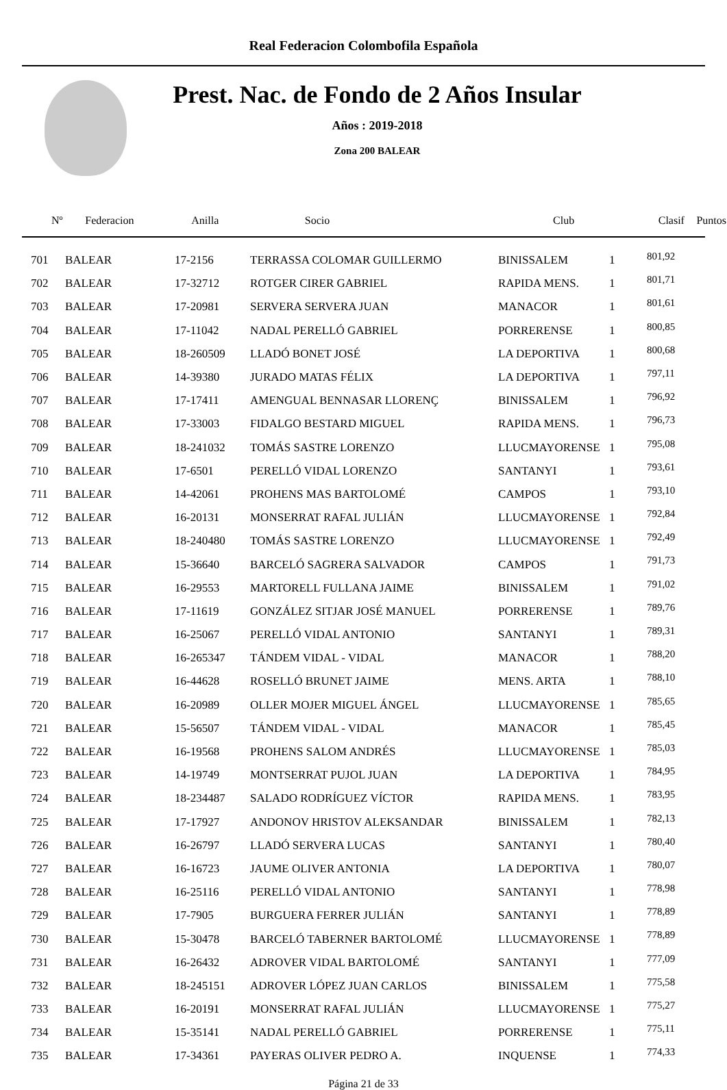Real Federacion Colombofila Española
Prest. Nac. de Fondo de 2 Años Insular
Años : 2019-2018
Zona 200 BALEAR
| Nº | Federacion | Anilla | Socio | Club | Clasif | Puntos |
| --- | --- | --- | --- | --- | --- | --- |
| 701 | BALEAR | 17-2156 | TERRASSA COLOMAR GUILLERMO | BINISSALEM | 1 | 801,92 |
| 702 | BALEAR | 17-32712 | ROTGER CIRER GABRIEL | RAPIDA MENS. | 1 | 801,71 |
| 703 | BALEAR | 17-20981 | SERVERA SERVERA JUAN | MANACOR | 1 | 801,61 |
| 704 | BALEAR | 17-11042 | NADAL PERELLÓ GABRIEL | PORRERENSE | 1 | 800,85 |
| 705 | BALEAR | 18-260509 | LLADÓ BONET JOSÉ | LA DEPORTIVA | 1 | 800,68 |
| 706 | BALEAR | 14-39380 | JURADO MATAS FÉLIX | LA DEPORTIVA | 1 | 797,11 |
| 707 | BALEAR | 17-17411 | AMENGUAL BENNASAR LLORENÇ | BINISSALEM | 1 | 796,92 |
| 708 | BALEAR | 17-33003 | FIDALGO BESTARD MIGUEL | RAPIDA MENS. | 1 | 796,73 |
| 709 | BALEAR | 18-241032 | TOMÁS SASTRE LORENZO | LLUCMAYORENSE | 1 | 795,08 |
| 710 | BALEAR | 17-6501 | PERELLÓ VIDAL LORENZO | SANTANYI | 1 | 793,61 |
| 711 | BALEAR | 14-42061 | PROHENS MAS BARTOLOMÉ | CAMPOS | 1 | 793,10 |
| 712 | BALEAR | 16-20131 | MONSERRAT RAFAL JULIÁN | LLUCMAYORENSE | 1 | 792,84 |
| 713 | BALEAR | 18-240480 | TOMÁS SASTRE LORENZO | LLUCMAYORENSE | 1 | 792,49 |
| 714 | BALEAR | 15-36640 | BARCELÓ SAGRERA SALVADOR | CAMPOS | 1 | 791,73 |
| 715 | BALEAR | 16-29553 | MARTORELL FULLANA JAIME | BINISSALEM | 1 | 791,02 |
| 716 | BALEAR | 17-11619 | GONZÁLEZ SITJAR JOSÉ MANUEL | PORRERENSE | 1 | 789,76 |
| 717 | BALEAR | 16-25067 | PERELLÓ VIDAL ANTONIO | SANTANYI | 1 | 789,31 |
| 718 | BALEAR | 16-265347 | TÁNDEM VIDAL - VIDAL | MANACOR | 1 | 788,20 |
| 719 | BALEAR | 16-44628 | ROSELLÓ BRUNET JAIME | MENS. ARTA | 1 | 788,10 |
| 720 | BALEAR | 16-20989 | OLLER MOJER MIGUEL ÁNGEL | LLUCMAYORENSE | 1 | 785,65 |
| 721 | BALEAR | 15-56507 | TÁNDEM VIDAL - VIDAL | MANACOR | 1 | 785,45 |
| 722 | BALEAR | 16-19568 | PROHENS SALOM ANDRÉS | LLUCMAYORENSE | 1 | 785,03 |
| 723 | BALEAR | 14-19749 | MONTSERRAT PUJOL JUAN | LA DEPORTIVA | 1 | 784,95 |
| 724 | BALEAR | 18-234487 | SALADO RODRÍGUEZ VÍCTOR | RAPIDA MENS. | 1 | 783,95 |
| 725 | BALEAR | 17-17927 | ANDONOV HRISTOV ALEKSANDAR | BINISSALEM | 1 | 782,13 |
| 726 | BALEAR | 16-26797 | LLADÓ SERVERA LUCAS | SANTANYI | 1 | 780,40 |
| 727 | BALEAR | 16-16723 | JAUME OLIVER ANTONIA | LA DEPORTIVA | 1 | 780,07 |
| 728 | BALEAR | 16-25116 | PERELLÓ VIDAL ANTONIO | SANTANYI | 1 | 778,98 |
| 729 | BALEAR | 17-7905 | BURGUERA FERRER JULIÁN | SANTANYI | 1 | 778,89 |
| 730 | BALEAR | 15-30478 | BARCELÓ TABERNER BARTOLOMÉ | LLUCMAYORENSE | 1 | 778,89 |
| 731 | BALEAR | 16-26432 | ADROVER VIDAL BARTOLOMÉ | SANTANYI | 1 | 777,09 |
| 732 | BALEAR | 18-245151 | ADROVER LÓPEZ JUAN CARLOS | BINISSALEM | 1 | 775,58 |
| 733 | BALEAR | 16-20191 | MONSERRAT RAFAL JULIÁN | LLUCMAYORENSE | 1 | 775,27 |
| 734 | BALEAR | 15-35141 | NADAL PERELLÓ GABRIEL | PORRERENSE | 1 | 775,11 |
| 735 | BALEAR | 17-34361 | PAYERAS OLIVER PEDRO A. | INQUENSE | 1 | 774,33 |
Página 21 de 33